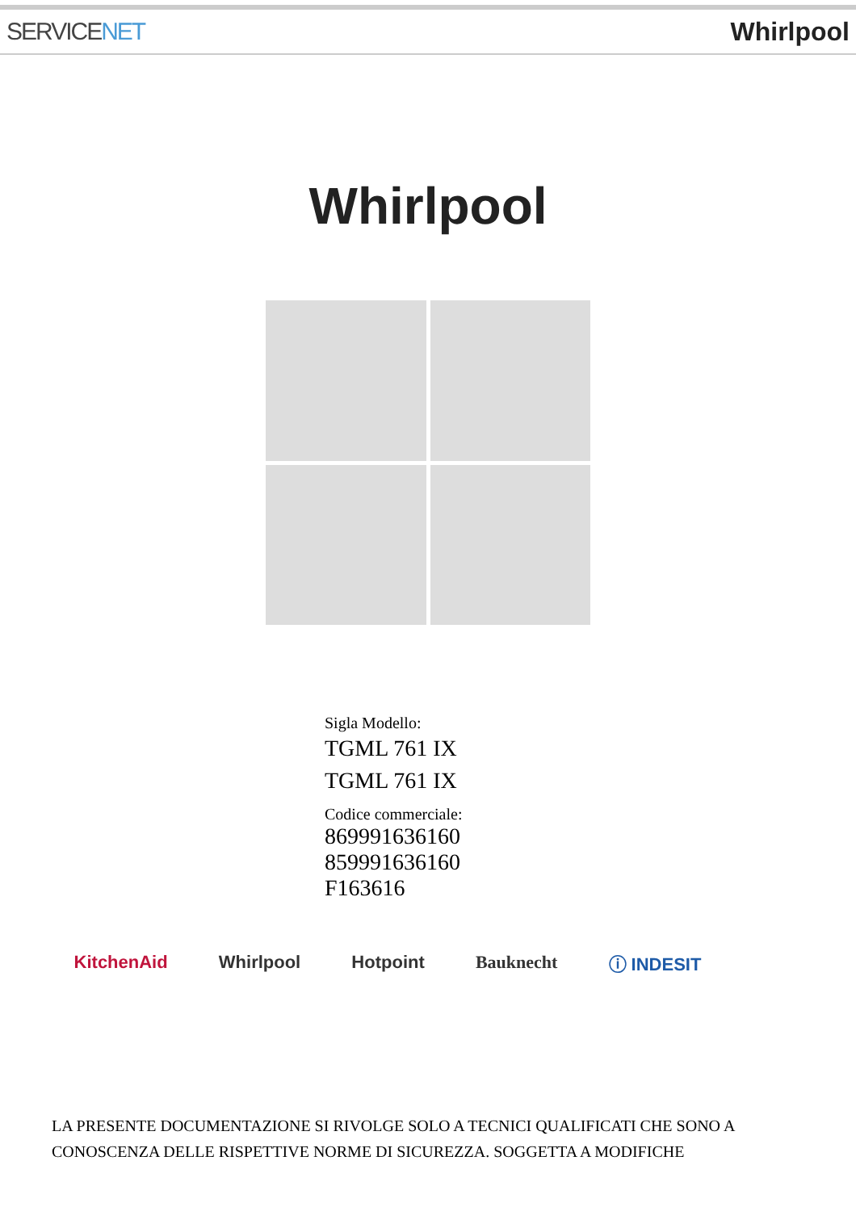SERVICENET Whirlpool
Whirlpool
Sigla Modello:
TGML 761 IX
TGML 761 IX
Codice commerciale:
869991636160
859991636160
F163616
KitchenAid Whirlpool Hotpoint Bauknecht ⓘ INDESIT
LA PRESENTE DOCUMENTAZIONE SI RIVOLGE SOLO A TECNICI QUALIFICATI CHE SONO A
CONOSCENZA DELLE RISPETTIVE NORME DI SICUREZZA. SOGGETTA A MODIFICHE